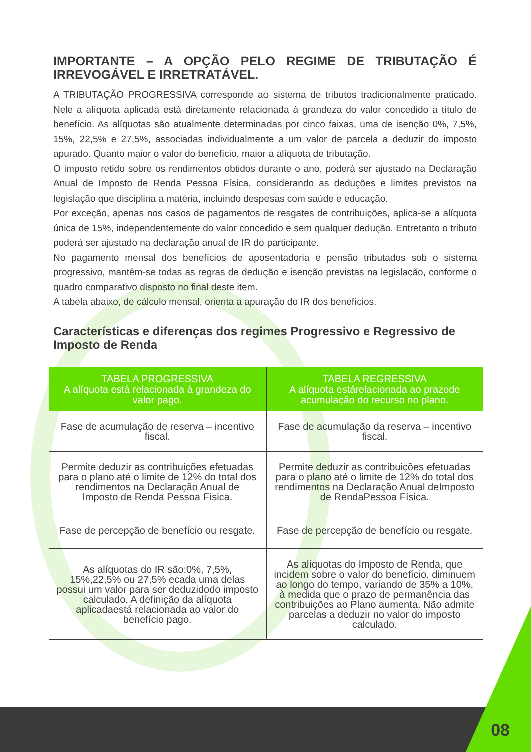IMPORTANTE – A OPÇÃO PELO REGIME DE TRIBUTAÇÃO É IRREVOGÁVEL E IRRETRATÁVEL.
A TRIBUTAÇÃO PROGRESSIVA corresponde ao sistema de tributos tradicionalmente praticado. Nele a alíquota aplicada está diretamente relacionada à grandeza do valor concedido a título de benefício. As alíquotas são atualmente determinadas por cinco faixas, uma de isenção 0%, 7,5%, 15%, 22,5% e 27,5%, associadas individualmente a um valor de parcela a deduzir do imposto apurado. Quanto maior o valor do benefício, maior a alíquota de tributação.
O imposto retido sobre os rendimentos obtidos durante o ano, poderá ser ajustado na Declaração Anual de Imposto de Renda Pessoa Física, considerando as deduções e limites previstos na legislação que disciplina a matéria, incluindo despesas com saúde e educação.
Por exceção, apenas nos casos de pagamentos de resgates de contribuições, aplica-se a alíquota única de 15%, independentemente do valor concedido e sem qualquer dedução. Entretanto o tributo poderá ser ajustado na declaração anual de IR do participante.
No pagamento mensal dos benefícios de aposentadoria e pensão tributados sob o sistema progressivo, mantêm-se todas as regras de dedução e isenção previstas na legislação, conforme o quadro comparativo disposto no final deste item.
A tabela abaixo, de cálculo mensal, orienta a apuração do IR dos benefícios.
Características e diferenças dos regimes Progressivo e Regressivo de Imposto de Renda
| TABELA PROGRESSIVA A alíquota está relacionada à grandeza do valor pago. | TABELA REGRESSIVA A alíquota estárelacionada ao prazode acumulação do recurso no plano. |
| --- | --- |
| Fase de acumulação de reserva – incentivo fiscal. | Fase de acumulação da reserva – incentivo fiscal. |
| Permite deduzir as contribuições efetuadas para o plano até o limite de 12% do total dos rendimentos na Declaração Anual de Imposto de Renda Pessoa Física. | Permite deduzir as contribuições efetuadas para o plano até o limite de 12% do total dos rendimentos na Declaração Anual deImposto de RendaPessoa Física. |
| Fase de percepção de benefício ou resgate. | Fase de percepção de benefício ou resgate. |
| As alíquotas do IR são:0%, 7,5%, 15%,22,5% ou 27,5% ecada uma delas possui um valor para ser deduzidodo imposto calculado. A definição da alíquota aplicadaestá relacionada ao valor do benefício pago. | As alíquotas do Imposto de Renda, que incidem sobre o valor do benefício, diminuem ao longo do tempo, variando de 35% a 10%, à medida que o prazo de permanência das contribuições ao Plano aumenta. Não admite parcelas a deduzir no valor do imposto calculado. |
08